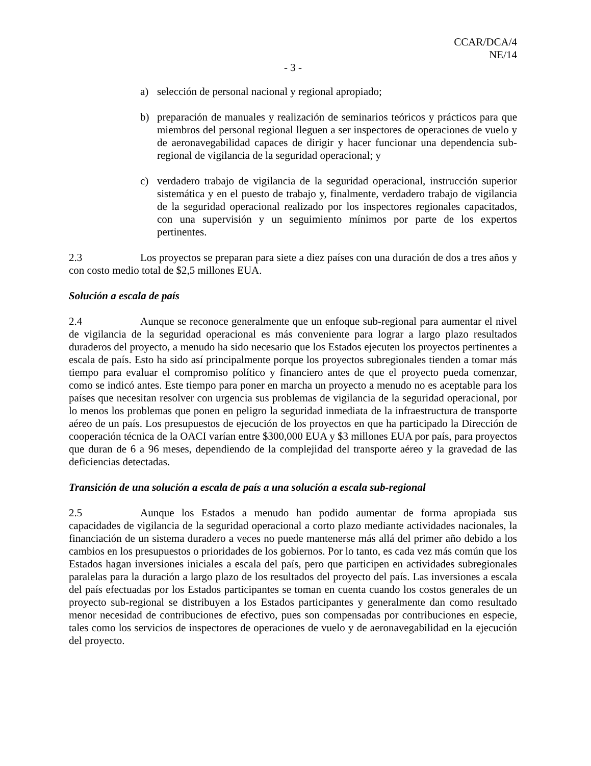CCAR/DCA/4
NE/14
- 3 -
a) selección de personal nacional y regional apropiado;
b) preparación de manuales y realización de seminarios teóricos y prácticos para que miembros del personal regional lleguen a ser inspectores de operaciones de vuelo y de aeronavegabilidad capaces de dirigir y hacer funcionar una dependencia sub-regional de vigilancia de la seguridad operacional; y
c) verdadero trabajo de vigilancia de la seguridad operacional, instrucción superior sistemática y en el puesto de trabajo y, finalmente, verdadero trabajo de vigilancia de la seguridad operacional realizado por los inspectores regionales capacitados, con una supervisión y un seguimiento mínimos por parte de los expertos pertinentes.
2.3 Los proyectos se preparan para siete a diez países con una duración de dos a tres años y con costo medio total de $2,5 millones EUA.
Solución a escala de país
2.4 Aunque se reconoce generalmente que un enfoque sub-regional para aumentar el nivel de vigilancia de la seguridad operacional es más conveniente para lograr a largo plazo resultados duraderos del proyecto, a menudo ha sido necesario que los Estados ejecuten los proyectos pertinentes a escala de país. Esto ha sido así principalmente porque los proyectos subregionales tienden a tomar más tiempo para evaluar el compromiso político y financiero antes de que el proyecto pueda comenzar, como se indicó antes. Este tiempo para poner en marcha un proyecto a menudo no es aceptable para los países que necesitan resolver con urgencia sus problemas de vigilancia de la seguridad operacional, por lo menos los problemas que ponen en peligro la seguridad inmediata de la infraestructura de transporte aéreo de un país. Los presupuestos de ejecución de los proyectos en que ha participado la Dirección de cooperación técnica de la OACI varían entre $300,000 EUA y $3 millones EUA por país, para proyectos que duran de 6 a 96 meses, dependiendo de la complejidad del transporte aéreo y la gravedad de las deficiencias detectadas.
Transición de una solución a escala de país a una solución a escala sub-regional
2.5 Aunque los Estados a menudo han podido aumentar de forma apropiada sus capacidades de vigilancia de la seguridad operacional a corto plazo mediante actividades nacionales, la financiación de un sistema duradero a veces no puede mantenerse más allá del primer año debido a los cambios en los presupuestos o prioridades de los gobiernos. Por lo tanto, es cada vez más común que los Estados hagan inversiones iniciales a escala del país, pero que participen en actividades subregionales paralelas para la duración a largo plazo de los resultados del proyecto del país. Las inversiones a escala del país efectuadas por los Estados participantes se toman en cuenta cuando los costos generales de un proyecto sub-regional se distribuyen a los Estados participantes y generalmente dan como resultado menor necesidad de contribuciones de efectivo, pues son compensadas por contribuciones en especie, tales como los servicios de inspectores de operaciones de vuelo y de aeronavegabilidad en la ejecución del proyecto.